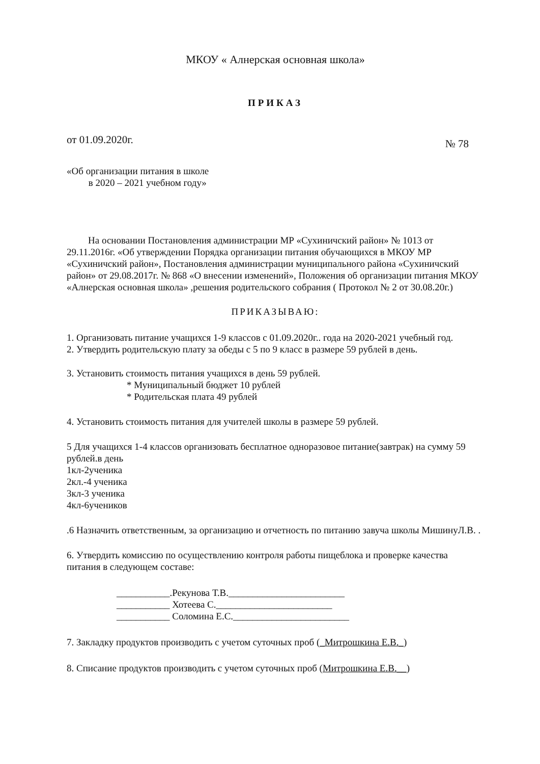МКОУ « Алнерская основная школа»
ПРИКАЗ
от 01.09.2020г. № 78
«Об организации питания в школе
в 2020 – 2021 учебном году»
На основании Постановления администрации МР «Сухиничский район» № 1013 от 29.11.2016г. «Об утверждении Порядка организации питания обучающихся в МКОУ МР «Сухиничский район», Постановления администрации муниципального района «Сухиничский район» от 29.08.2017г. № 868 «О внесении изменений», Положения об организации питания МКОУ «Алнерская основная школа» ,решения родительского собрания ( Протокол № 2 от 30.08.20г.)
ПРИКАЗЫВАЮ:
1. Организовать питание учащихся 1-9 классов с 01.09.2020г.. года на 2020-2021 учебный год.
2. Утвердить родительскую плату за обеды с 5 по 9 класс в размере 59 рублей в день.
3. Установить стоимость питания учащихся в день 59 рублей.
* Муниципальный бюджет 10 рублей
* Родительская плата 49 рублей
4. Установить стоимость питания для учителей школы в размере 59 рублей.
5 Для учащихся 1-4 классов организовать бесплатное одноразовое питание(завтрак) на сумму 59 рублей.в день
1кл-2ученика
2кл.-4 ученика
3кл-3 ученика
4кл-6учеников
.6 Назначить ответственным, за организацию и отчетность по питанию завуча школы МишинуЛ.В. .
6. Утвердить комиссию по осуществлению контроля работы пищеблока и проверке качества питания в следующем составе:
___________.Рекунова Т.В.________________________
___________ Хотеева С.________________________
___________ Соломина Е.С.________________________
7. Закладку продуктов производить с учетом суточных проб (_Митрошкина Е.В._)
8. Списание продуктов производить с учетом суточных проб (Митрошкина Е.В.__)